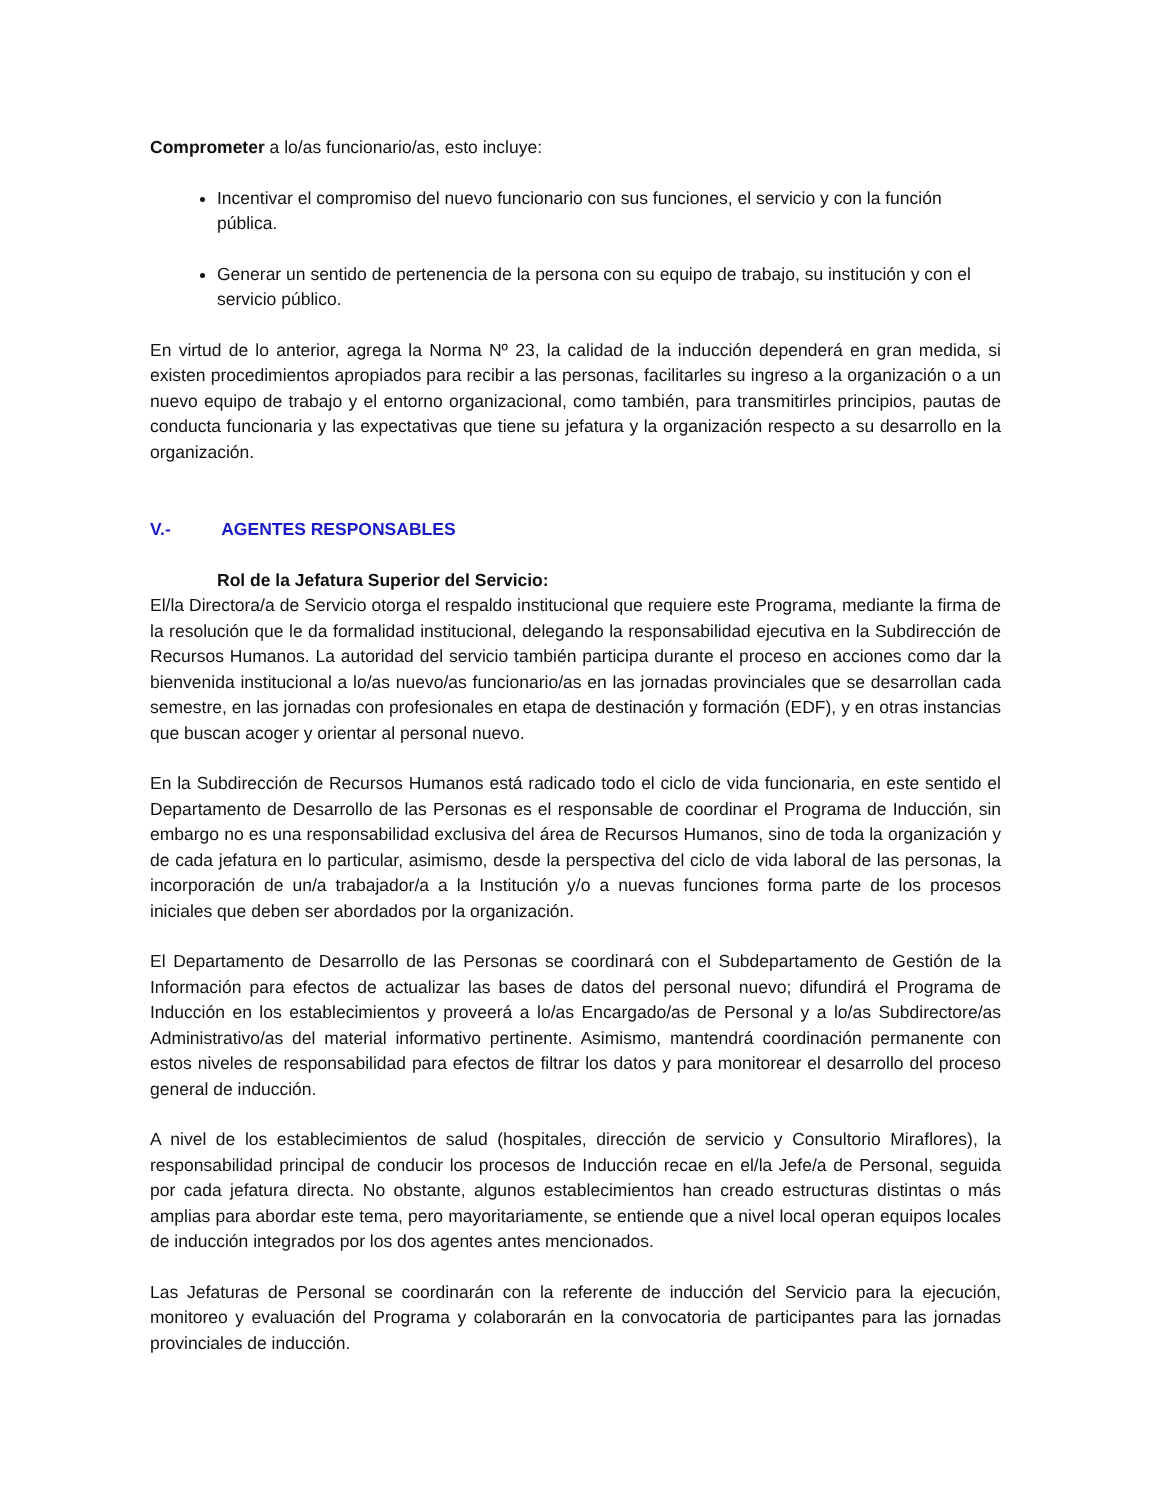Comprometer a lo/as funcionario/as, esto incluye:
Incentivar el compromiso del nuevo funcionario con sus funciones, el servicio y con la función pública.
Generar un sentido de pertenencia de la persona con su equipo de trabajo, su institución y con el servicio público.
En virtud de lo anterior, agrega la Norma Nº 23, la calidad de la inducción dependerá en gran medida, si existen procedimientos apropiados para recibir a las personas, facilitarles su ingreso a la organización o a un nuevo equipo de trabajo y el entorno organizacional, como también, para transmitirles principios, pautas de conducta funcionaria y las expectativas que tiene su jefatura y la organización respecto a su desarrollo en la organización.
V.- AGENTES RESPONSABLES
Rol de la Jefatura Superior del Servicio:
El/la Directora/a de Servicio otorga el respaldo institucional que requiere este Programa, mediante la firma de la resolución que le da formalidad institucional, delegando la responsabilidad ejecutiva en la Subdirección de Recursos Humanos. La autoridad del servicio también participa durante el proceso en acciones como dar la bienvenida institucional a lo/as nuevo/as funcionario/as en las jornadas provinciales que se desarrollan cada semestre, en las jornadas con profesionales en etapa de destinación y formación (EDF), y en otras instancias que buscan acoger y orientar al personal nuevo.
En la Subdirección de Recursos Humanos está radicado todo el ciclo de vida funcionaria, en este sentido el Departamento de Desarrollo de las Personas es el responsable de coordinar el Programa de Inducción, sin embargo no es una responsabilidad exclusiva del área de Recursos Humanos, sino de toda la organización y de cada jefatura en lo particular, asimismo, desde la perspectiva del ciclo de vida laboral de las personas, la incorporación de un/a trabajador/a a la Institución y/o a nuevas funciones forma parte de los procesos iniciales que deben ser abordados por la organización.
El Departamento de Desarrollo de las Personas se coordinará con el Subdepartamento de Gestión de la Información para efectos de actualizar las bases de datos del personal nuevo; difundirá el Programa de Inducción en los establecimientos y proveerá a lo/as Encargado/as de Personal y a lo/as Subdirectore/as Administrativo/as del material informativo pertinente. Asimismo, mantendrá coordinación permanente con estos niveles de responsabilidad para efectos de filtrar los datos y para monitorear el desarrollo del proceso general de inducción.
A nivel de los establecimientos de salud (hospitales, dirección de servicio y Consultorio Miraflores), la responsabilidad principal de conducir los procesos de Inducción recae en el/la Jefe/a de Personal, seguida por cada jefatura directa. No obstante, algunos establecimientos han creado estructuras distintas o más amplias para abordar este tema, pero mayoritariamente, se entiende que a nivel local operan equipos locales de inducción integrados por los dos agentes antes mencionados.
Las Jefaturas de Personal se coordinarán con la referente de inducción del Servicio para la ejecución, monitoreo y evaluación del Programa y colaborarán en la convocatoria de participantes para las jornadas provinciales de inducción.